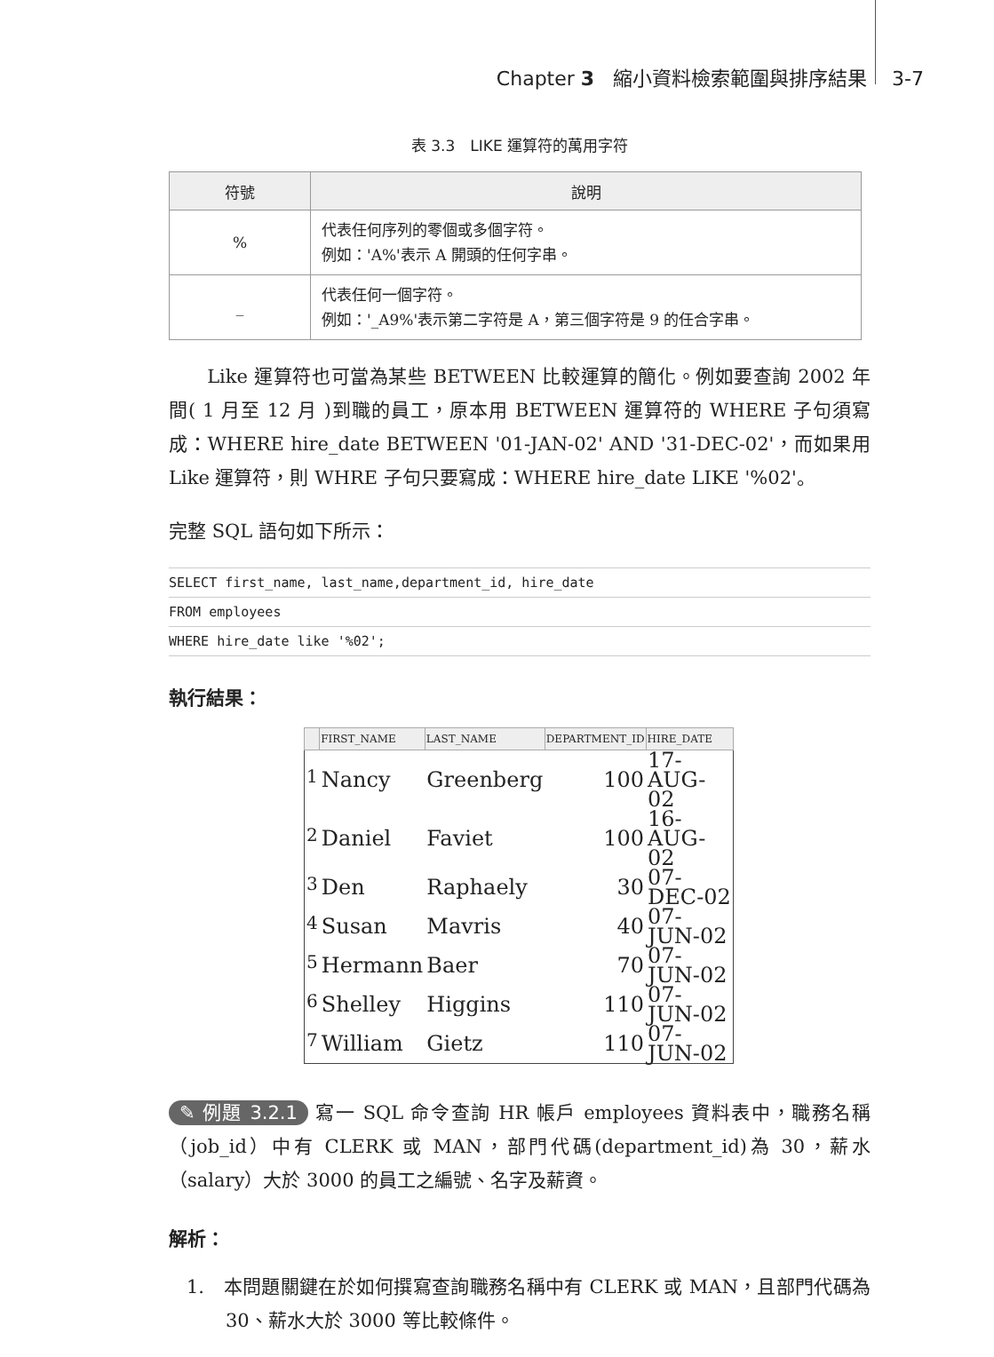Chapter 3 縮小資料檢索範圍與排序結果 3-7
表 3.3　LIKE 運算符的萬用字符
| 符號 | 說明 |
| --- | --- |
| % | 代表任何序列的零個或多個字符。 例如：'A%'表示 A 開頭的任何字串。 |
| _ | 代表任何一個字符。 例如：'_A9%'表示第二字符是 A，第三個字符是 9 的任合字串。 |
　　Like 運算符也可當為某些 BETWEEN 比較運算的簡化。例如要查詢 2002 年間( 1 月至 12 月 )到職的員工，原本用 BETWEEN 運算符的 WHERE 子句須寫成：WHERE hire_date BETWEEN '01-JAN-02' AND '31-DEC-02'，而如果用 Like 運算符，則 WHRE 子句只要寫成：WHERE hire_date LIKE '%02'。
完整 SQL 語句如下所示：
SELECT first_name, last_name,department_id, hire_date
FROM employees
WHERE hire_date like '%02';
執行結果：
| | FIRST_NAME | LAST_NAME | DEPARTMENT_ID | HIRE_DATE |
| --- | --- | --- | --- | --- |
| <sup>1</sup> | Nancy | Greenberg | 100 | 17-AUG-02 |
| <sup>2</sup> | Daniel | Faviet | 100 | 16-AUG-02 |
| <sup>3</sup> | Den | Raphaely | 30 | 07-DEC-02 |
| <sup>4</sup> | Susan | Mavris | 40 | 07-JUN-02 |
| <sup>5</sup> | Hermann | Baer | 70 | 07-JUN-02 |
| <sup>6</sup> | Shelley | Higgins | 110 | 07-JUN-02 |
| <sup>7</sup> | William | Gietz | 110 | 07-JUN-02 |
✎ 例題 3.2.1 寫一 SQL 命令查詢 HR 帳戶 employees 資料表中，職務名稱（job_id）中有 CLERK 或 MAN，部門代碼(department_id)為 30，薪水（salary）大於 3000 的員工之編號、名字及薪資。
解析：
1.　本問題關鍵在於如何撰寫查詢職務名稱中有 CLERK 或 MAN，且部門代碼為 30、薪水大於 3000 等比較條件。